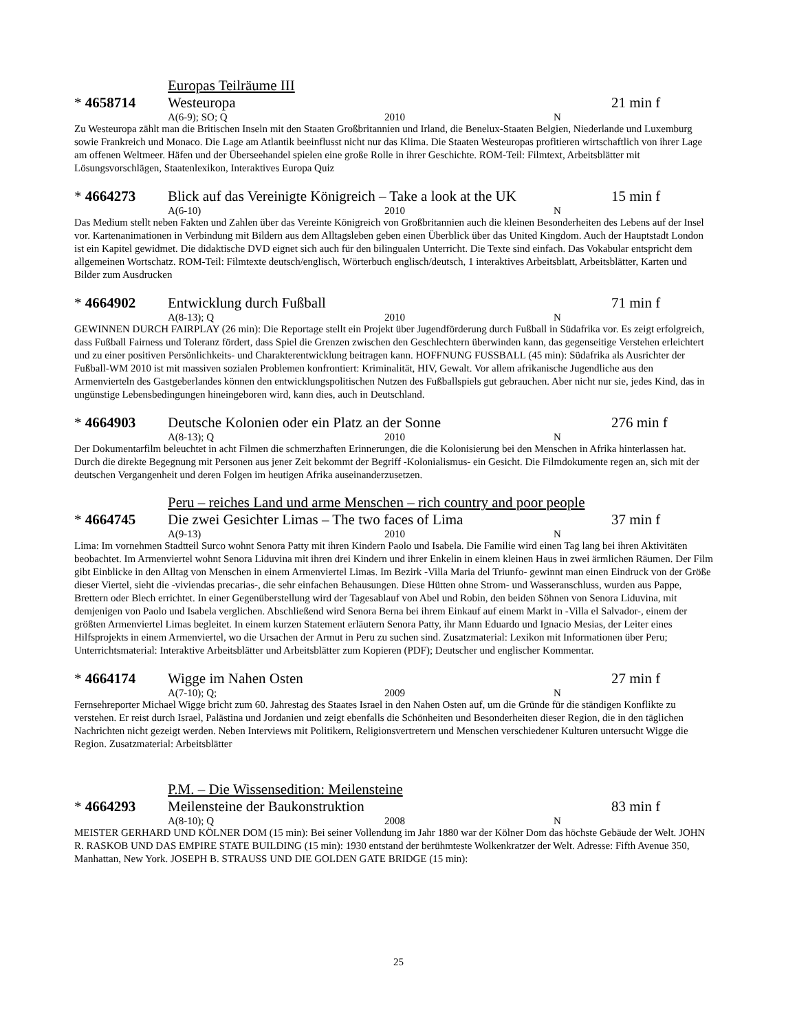Europas Teilräume III
* 4658714 Westeuropa 21 min f
A(6-9); SO; Q 2010 N
Zu Westeuropa zählt man die Britischen Inseln mit den Staaten Großbritannien und Irland, die Benelux-Staaten Belgien, Niederlande und Luxemburg sowie Frankreich und Monaco. Die Lage am Atlantik beeinflusst nicht nur das Klima. Die Staaten Westeuropas profitieren wirtschaftlich von ihrer Lage am offenen Weltmeer. Häfen und der Überseehandel spielen eine große Rolle in ihrer Geschichte. ROM-Teil: Filmtext, Arbeitsblätter mit Lösungsvorschlägen, Staatenlexikon, Interaktives Europa Quiz
* 4664273 Blick auf das Vereinigte Königreich – Take a look at the UK
15 min f
A(6-10) 2010 N
Das Medium stellt neben Fakten und Zahlen über das Vereinte Königreich von Großbritannien auch die kleinen Besonderheiten des Lebens auf der Insel vor. Kartenanimationen in Verbindung mit Bildern aus dem Alltagsleben geben einen Überblick über das United Kingdom. Auch der Hauptstadt London ist ein Kapitel gewidmet. Die didaktische DVD eignet sich auch für den bilingualen Unterricht. Die Texte sind einfach. Das Vokabular entspricht dem allgemeinen Wortschatz. ROM-Teil: Filmtexte deutsch/englisch, Wörterbuch englisch/deutsch, 1 interaktives Arbeitsblatt, Arbeitsblätter, Karten und Bilder zum Ausdrucken
* 4664902 Entwicklung durch Fußball 71 min f
A(8-13); Q 2010 N
GEWINNEN DURCH FAIRPLAY (26 min): Die Reportage stellt ein Projekt über Jugendförderung durch Fußball in Südafrika vor. Es zeigt erfolgreich, dass Fußball Fairness und Toleranz fördert, dass Spiel die Grenzen zwischen den Geschlechtern überwinden kann, das gegenseitige Verstehen erleichtert und zu einer positiven Persönlichkeits- und Charakterentwicklung beitragen kann. HOFFNUNG FUSSBALL (45 min): Südafrika als Ausrichter der Fußball-WM 2010 ist mit massiven sozialen Problemen konfrontiert: Kriminalität, HIV, Gewalt. Vor allem afrikanische Jugendliche aus den Armenvierteln des Gastgeberlandes können den entwicklungspolitischen Nutzen des Fußballspiels gut gebrauchen. Aber nicht nur sie, jedes Kind, das in ungünstige Lebensbedingungen hineingeboren wird, kann dies, auch in Deutschland.
* 4664903 Deutsche Kolonien oder ein Platz an der Sonne 276 min f
A(8-13); Q 2010 N
Der Dokumentarfilm beleuchtet in acht Filmen die schmerzhaften Erinnerungen, die die Kolonisierung bei den Menschen in Afrika hinterlassen hat. Durch die direkte Begegnung mit Personen aus jener Zeit bekommt der Begriff -Kolonialismus- ein Gesicht. Die Filmdokumente regen an, sich mit der deutschen Vergangenheit und deren Folgen im heutigen Afrika auseinanderzusetzen.
Peru – reiches Land und arme Menschen – rich country and poor people
* 4664745 Die zwei Gesichter Limas – The two faces of Lima 37 min f
A(9-13) 2010 N
Lima: Im vornehmen Stadtteil Surco wohnt Senora Patty mit ihren Kindern Paolo und Isabela. Die Familie wird einen Tag lang bei ihren Aktivitäten beobachtet. Im Armenviertel wohnt Senora Liduvina mit ihren drei Kindern und ihrer Enkelin in einem kleinen Haus in zwei ärmlichen Räumen. Der Film gibt Einblicke in den Alltag von Menschen in einem Armenviertel Limas. Im Bezirk -Villa Maria del Triunfo- gewinnt man einen Eindruck von der Größe dieser Viertel, sieht die -viviendas precarias-, die sehr einfachen Behausungen. Diese Hütten ohne Strom- und Wasseranschluss, wurden aus Pappe, Brettern oder Blech errichtet. In einer Gegenüberstellung wird der Tagesablauf von Abel und Robin, den beiden Söhnen von Senora Liduvina, mit demjenigen von Paolo und Isabela verglichen. Abschließend wird Senora Berna bei ihrem Einkauf auf einem Markt in -Villa el Salvador-, einem der größten Armenviertel Limas begleitet. In einem kurzen Statement erläutern Senora Patty, ihr Mann Eduardo und Ignacio Mesias, der Leiter eines Hilfsprojekts in einem Armenviertel, wo die Ursachen der Armut in Peru zu suchen sind. Zusatzmaterial: Lexikon mit Informationen über Peru; Unterrichtsmaterial: Interaktive Arbeitsblätter und Arbeitsblätter zum Kopieren (PDF); Deutscher und englischer Kommentar.
* 4664174 Wigge im Nahen Osten 27 min f
A(7-10); Q; 2009 N
Fernsehreporter Michael Wigge bricht zum 60. Jahrestag des Staates Israel in den Nahen Osten auf, um die Gründe für die ständigen Konflikte zu verstehen. Er reist durch Israel, Palästina und Jordanien und zeigt ebenfalls die Schönheiten und Besonderheiten dieser Region, die in den täglichen Nachrichten nicht gezeigt werden. Neben Interviews mit Politikern, Religionsvertretern und Menschen verschiedener Kulturen untersucht Wigge die Region. Zusatzmaterial: Arbeitsblätter
P.M. – Die Wissensedition: Meilensteine
* 4664293 Meilensteine der Baukonstruktion 83 min f
A(8-10); Q 2008 N
MEISTER GERHARD UND KÖLNER DOM (15 min): Bei seiner Vollendung im Jahr 1880 war der Kölner Dom das höchste Gebäude der Welt. JOHN R. RASKOB UND DAS EMPIRE STATE BUILDING (15 min): 1930 entstand der berühmteste Wolkenkratzer der Welt. Adresse: Fifth Avenue 350, Manhattan, New York. JOSEPH B. STRAUSS UND DIE GOLDEN GATE BRIDGE (15 min):
25